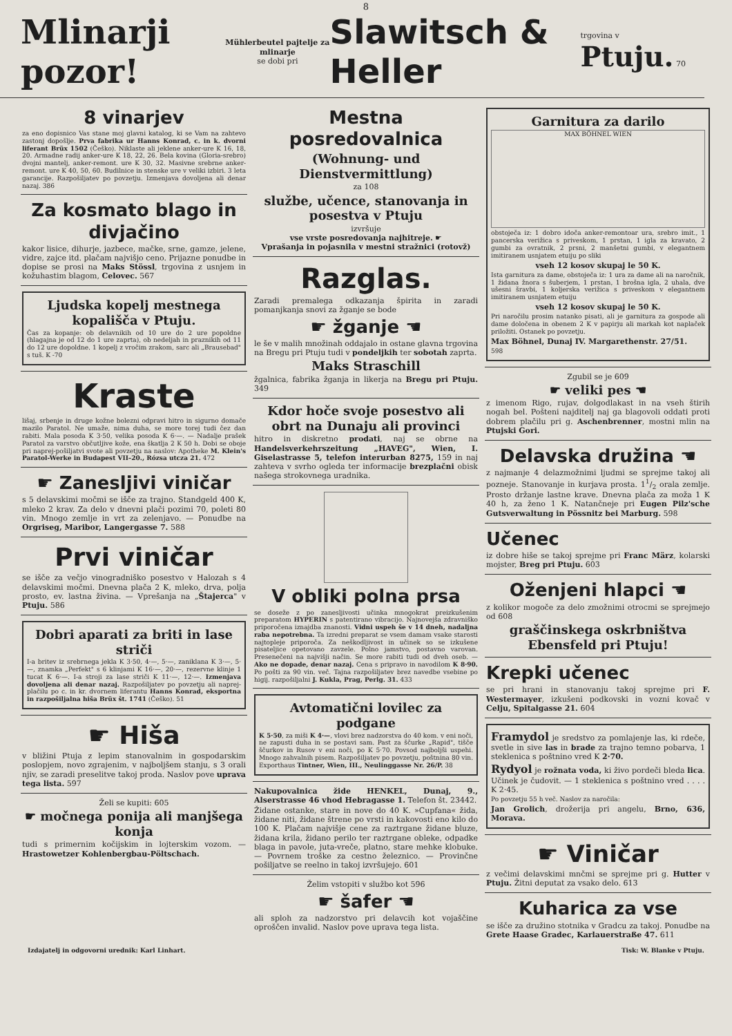8
Mlinarji pozor! Mühlerbeutel pajtelje za mlinarje
se dobi pri Slawitsch & Heller trgovina v Ptuju. 70
8 vinarjev
za eno dopisnico Vas stane moj glavni katalog, ki se Vam na zahtevo zastonj dopošlje. Prva fabrika ur Hanns Konrad, c. in k. dvorni liferant Brüx 1502 (Češko). Niklaste ali jeklene anker-ure K 16, 18, 20. Armadne radij anker-ure K 18, 22, 26. Bela kovina (Gloria-srebro) dvojni mantelj, anker-remont. ure K 30, 32. Masivne srebrne anker-remont. ure K 40, 50, 60. Budilnice in stenske ure v veliki izbiri. 3 leta garancije. Razpošiljatev po povzetju. Izmenjava dovoljena ali denar nazaj. 386
Za kosmato blago in divjačino
kakor lisice, dihurje, jazbece, mačke, srne, gamze, jelene, vidre, zajce itd. plačam najvišjo ceno. Prijazne ponudbe in dopise se prosi na Maks Stössl, trgovina z usnjem in kožuhastim blagom, Celovec. 567
Ljudska kopelj mestnega kopališča v Ptuju.
Čas za kopanje: ob delavnikih od 10 ure do 2 ure popoldne (hlagajna je od 12 do 1 ure zaprta), ob nedeljah in praznikih od 11 do 12 ure dopoldne. 1 kopelj z vročim zrakom, sarc ali „Brausebad" s tuš. K -70
Kraste
lišaj, srbenje in druge kožne bolezni odpravi hitro in sigurno domače mazilo Paratol. Ne umaže, nima duha, se more torej tudi čez dan rabiti. Mala posoda K 3·50, velika posoda K 6·—. — Nadalje prašek Paratol za varstvo občutljive kože, ena škatlja 2 K 50 h. Dobi se oboje pri naprej-pošiljatvi svote ali povzetju na naslov: Apotheke M. Klein's Paratol-Werke in Budapest VII–20., Rózsa utcza 21. 472
☛ Zanesljivi viničar
s 5 delavskimi močmi se išče za trajno. Standgeld 400 K, mleko 2 krav. Za delo v dnevni plači pozimi 70, poleti 80 vin. Mnogo zemlje in vrt za zelenjavo. — Ponudbe na Orgriseg, Maribor, Langergasse 7. 588
Prvi viničar
se išče za večjo vinogradniško posestvo v Halozah s 4 delavskimi močmi. Dnevna plača 2 K, mleko, drva, polja prosto, ev. lastna živina. — Vprešanja na „Štajerca" v Ptuju. 586
Dobri aparati za briti in lase striči
I-a britev iz srebrnega jekla K 3·50, 4·—, 5·—, zaniklana K 3·—, 5·—, znamka „Perfekt" s 6 klinjami K 16·—, 20·—, rezervne klinje 1 tucat K 6·—. I-a stroji za lase striči K 11·—, 12·—. Izmenjava dovoljena ali denar nazaj. Razpošiljatev po povzetju ali naprej-plačilu po c. in kr. dvornem liferantu Hanns Konrad, eksportna in razpošiljalna hiša Brüx št. 1741 (Češko). 51
☛ Hiša
v bližini Ptuja z lepim stanovalnim in gospodarskim poslopjem, novo zgrajenim, v najboljšem stanju, s 3 orali njiv, se zaradi preselitve takoj proda. Naslov pove uprava tega lista. 597
Želi se kupiti: 605
☛ močnega ponija ali manjšega konja
tudi s primernim kočijskim in lojterskim vozom. — Hrastowetzer Kohlenbergbau-Pöltschach.
Mestna posredovalnica
(Wohnung- und Dienstvermittlung)
za 108
službe, učence, stanovanja in posestva v Ptuju
izvršuje
vse vrste posredovanja najhitreje. ☛
Vprašanja in pojasnila v mestni stražnici (rotovž)
Razglas.
Zaradi premalega odkazanja špirita in zaradi pomanjkanja snovi za žganje se bode
☛ žganje ☚
le še v malih množinah oddajalo in ostane glavna trgovina na Bregu pri Ptuju tudi v pondeljkih ter sobotah zaprta.
Maks Straschill
žgalnica, fabrika žganja in likerja na Bregu pri Ptuju. 349
Kdor hoče svoje posestvo ali obrt na Dunaju ali provinci
hitro in diskretno prodati, naj se obrne na Handelsverkehrszeitung „HAVEG", Wien, I. Giselastrasse 5, telefon interurban 8275, 159 in naj zahteva v svrho ogleda ter informacije brezplačni obisk našega strokovnega uradnika.
V obliki polna prsa
se doseže z po zanesljivosti učinka mnogokrat preizkušenim preparatom HYPERIN s patentirano vibracijo. Najnovejša zdravniško priporočena iznajdba znanosti. Vidni uspeh še v 14 dneh, nadaljna raba nepotrebna. Ta izredni preparat se vsem damam vsake starosti najtopleje priporoča. Za neškodljivost in učinek so se izkušene pisateljice opetovano zavzele. Polno jamstvo, postavno varovan. Presenečeni na najvišji način. Se more rabiti tudi od dveh oseb. — Ako ne dopade, denar nazaj. Cena s pripravo in navodilom K 8·90. Po pošti za 90 vin. več. Tajna razpošiljatev brez navedbe vsebine po higij. razpošiljalni J. Kukla, Prag, Perlg. 31. 433
Avtomatični lovilec za podgane
K 5·50, za miši K 4·—, vlovi brez nadzorstva do 40 kom. v eni noči, ne zapusti duha in se postavi sam. Past za ščurke „Rapid", tišče ščurkov in Rusov v eni noči, po K 5·70. Povsod najboljši uspehi. Mnogo zahvalnih pisem. Razpošiljatev po povzetju, poštnina 80 vin. Exporthaus Tintner, Wien, III., Neulinggasse Nr. 26/P. 38
Nakupovalnica žide HENKEL, Dunaj, 9., Alserstrasse 46 vhod Hebragasse 1. Telefon št. 23442.
Židane ostanke, stare in nove do 40 K. »Cupfana« žida, židane niti, židane štrene po vrsti in kakovosti eno kilo do 100 K. Plačam najvišje cene za raztrgane židane bluze, židana krila, židano perilo ter raztrgane obleke, odpadke blaga in pavole, juta-vreče, platno, stare mehke klobuke. — Povrnem troške za cestno železnico. — Provinčne pošiljatve se reelno in takoj izvršujejo. 601
Želim vstopiti v službo kot 596
☛ šafer ☚
ali sploh za nadzorstvo pri delavcih kot vojaščine oproščen invalid. Naslov pove uprava tega lista.
Garnitura za darilo
MAX BÖHNEL WIEN
obstoječa iz: 1 dobro idoča anker-remontoar ura, srebro imit., 1 pancerska verižica s priveskom, 1 prstan, 1 igla za kravato, 2 gumbi za ovratnik, 2 prsni, 2 manšetni gumbi, v elegantnem imitiranem usnjatem etuiju po sliki
vseh 12 kosov skupaj le 50 K.
Ista garnitura za dame, obstoječa iz: 1 ura za dame ali na naročnik, 1 židana žnora s šuberjem, 1 prstan, 1 brošna igla, 2 uhala, dve ušesni šravbi, 1 koljerska verižica s priveskom v elegantnem imitiranem usnjatem etuiju
vseh 12 kosov skupaj le 50 K.
Pri naročilu prosim natanko pisati, ali je garnitura za gospode ali dame določena in obenem 2 K v papirju ali markah kot naplaček priložiti. Ostanek po povzetju.
Max Böhnel, Dunaj IV. Margarethenstr. 27/51.
598
Zgubil se je 609
☛ veliki pes ☚
z imenom Rigo, rujav, dolgodlakast in na vseh štirih nogah bel. Pošteni najditelj naj ga blagovoli oddati proti dobrem plačilu pri g. Aschenbrenner, mostni mlin na Ptujski Gori.
Delavska družina ☚
z najmanje 4 delazmožnimi ljudmi se sprejme takoj ali pozneje. Stanovanje in kurjava prosta. 11/2 orala zemlje. Prosto držanje lastne krave. Dnevna plača za moža 1 K 40 h, za ženo 1 K. Natančneje pri Eugen Pilz'sche Gutsverwaltung in Pössnitz bei Marburg. 598
Učenec
iz dobre hiše se takoj sprejme pri Franc März, kolarski mojster, Breg pri Ptuju. 603
Oženjeni hlapci ☚
z kolikor mogoče za delo zmožnimi otrocmi se sprejmejo od 608
graščinskega oskrbništva Ebensfeld pri Ptuju!
Krepki učenec
se pri hrani in stanovanju takoj sprejme pri F. Westermayer, izkušeni podkovski in vozni kovač v Celju, Spitalgasse 21. 604
Framydol je sredstvo za pomlajenje las, ki rdeče, svetle in sive las in brade za trajno temno pobarva, 1 steklenica s poštnino vred K 2·70.
Rydyol je rožnata voda, ki živo pordeči bleda lica. Učinek je čudovit. — 1 steklenica s poštnino vred . . . . K 2·45.
Po povzetju 55 h več. Naslov za naročila:
Jan Grolich, drožerija pri angelu, Brno, 636, Morava.
☛ Viničar
z večimi delavskimi mnčmi se sprejme pri g. Hutter v Ptuju. Žitni deputat za vsako delo. 613
Kuharica za vse
se išče za družino stotnika v Gradcu za takoj. Ponudbe na Grete Haase Gradec, Karlauerstraße 47. 611
Izdajatelj in odgovorni urednik: Karl Linhart. Tisk: W. Blanke v Ptuju.